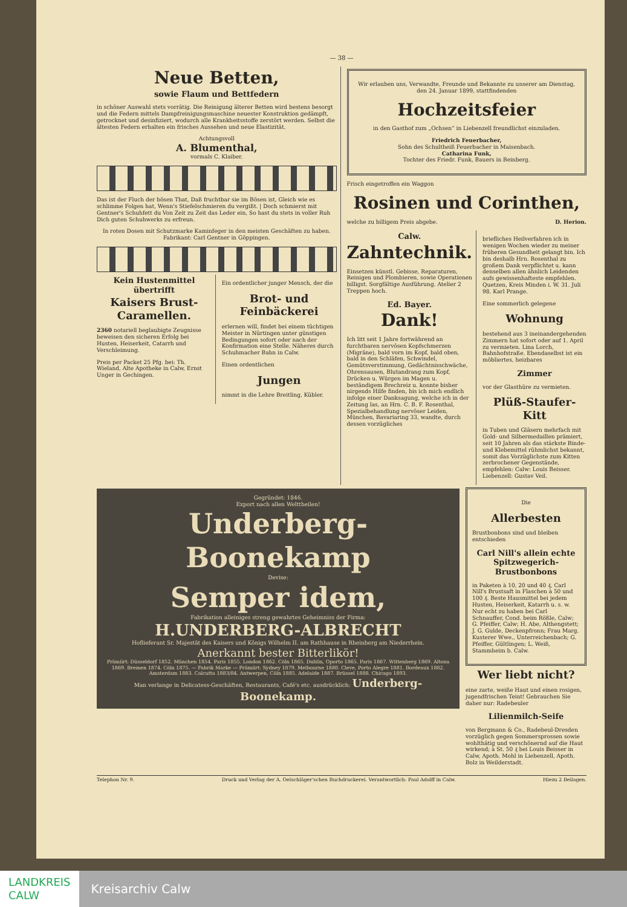— 38 —
Neue Betten,
sowie Flaum und Bettfedern
in schöner Auswahl stets vorrätig. Die Reinigung älterer Betten wird bestens besorgt und die Federn mittels Dampfreinigungsmaschine neuester Konstruktion gedämpft, getrocknet und desinfiziert, wodurch alle Krankheitsstoffe zerstört werden. Selbst die ältesten Federn erhalten ein frisches Aussehen und neue Elastizität.
Achtungsvoll
A. Blumenthal,
vormals C. Klaiber.
Das ist der Fluch der bösen That, Daß fruchtbar sie im Bösen ist, Gleich wie es schlimme Folgen hat, Wenn's Stiefelschmieren du vergißt. | Doch schmierst mit Gentner's Schuhfett du Von Zeit zu Zeit das Leder ein, So hast du stets in voller Ruh Dich guten Schuhwerks zu erfreun.
In roten Dosen mit Schutzmarke Kaminfeger in den meisten Geschäften zu haben.
Fabrikant: Carl Gentner in Göppingen.
Kein Hustenmittel übertrifft
Kaisers Brust-Caramellen.
2360 notariell beglaubigte Zeugnisse beweisen den sicheren Erfolg bei Husten, Heiserkeit, Catarrh und Verschleimung.
Preis per Packet 25 Pfg. bei: Th. Wieland, Alte Apotheke in Calw, Ernst Unger in Gechingen.
Ein ordentlicher junger Mensch, der die
Brot- und Feinbäckerei
erlernen will, findet bei einem tüchtigen Meister in Nürtingen unter günstigen Bedingungen sofort oder nach der Konfirmation eine Stelle. Näheres durch Schuhmacher Bahn in Calw.
Einen ordentlichen
Jungen
nimmt in die Lehre Breitling, Kübler.
Wir erlauben uns, Verwandte, Freunde und Bekannte zu unserer am Dienstag, den 24. Januar 1899, stattfindenden
Hochzeitsfeier
in den Gasthof zum „Ochsen“ in Liebenzell freundlichst einzuladen.
Friedrich Feuerbacher,
Sohn des Schultheiß Feuerbacher in Maisenbach.
Catharina Funk,
Tochter des Friedr. Funk, Bauers in Beinberg.
Frisch eingetroffen ein Waggon
Rosinen und Corinthen,
welche zu billigem Preis abgebe. D. Herion.
Calw.
Zahntechnik.
Einsetzen künstl. Gebisse, Reparaturen, Reinigen und Plombieren, sowie Operationen billigst. Sorgfältige Ausführung. Atelier 2 Treppen hoch.
Ed. Bayer.
Dank!
Ich litt seit 1 Jahre fortwährend an furchtbaren nervösen Kopfschmerzen (Migräne), bald vorn im Kopf, bald oben, bald in den Schläfen, Schwindel, Gemütsverstimmung, Gedächtnisschwäche, Ohrensausen, Blutandrang zum Kopf, Drücken u. Würgen im Magen u. beständigem Brechreiz u. konnte bisher nirgends Hilfe finden, bis ich mich endlich infolge einer Danksagung, welche ich in der Zeitung las, an Hrn. C. B. F. Rosenthal, Spezialbehandlung nervöser Leiden, München, Bavariaring 33, wandte, durch dessen vorzügliches
briefliches Heilverfahren ich in wenigen Wochen wieder zu meiner früheren Gesundheit gelangt bin. Ich bin deshalb Hrn. Rosenthal zu großem Dank verpflichtet u. kann denselben allen ähnlich Leidenden aufs gewissenhafteste empfehlen. Quetzen, Kreis Minden i. W. 31. Juli 98. Karl Prange.
Eine sommerlich gelegene
Wohnung
bestehend aus 3 ineinandergehenden Zimmern hat sofort oder auf 1. April zu vermieten. Lina Lorch, Bahnhofstraße. Ebendaselbst ist ein möbliertes, heizbares
Zimmer
vor der Glasthüre zu vermieten.
Plüß-Staufer-Kitt
in Tuben und Gläsern mehrfach mit Gold- und Silbermedaillen prämiert, seit 10 Jahren als das stärkste Binde- und Klebemittel rühmlichst bekannt, somit das Vorzüglichste zum Kitten zerbrochener Gegenstände, empfehlen: Calw: Louis Beisser. Liebenzell: Gustav Veil.
Gegründet: 1846.
Export nach allen Welttheilen!
Underberg-Boonekamp
Devise:
Semper idem,
Fabrikation alleiniges streng gewahrtes Geheimniss der Firma:
H.UNDERBERG-ALBRECHT
Hoflieferant Sr. Majestät des Kaisers und Königs Wilhelm II. am Rathhause in Rheinberg am Niederrhein.
Anerkannt bester Bitterlikör!
Prämiirt: Düsseldorf 1852. München 1854. Paris 1855. London 1862. Cöln 1865. Dublin, Oporto 1865. Paris 1867. Wittenberg 1869. Altona 1869. Bremen 1874. Cöln 1875. — Fabrik Marke — Prämiirt: Sydney 1879. Melbourne 1880. Cleve, Porto Alegre 1881. Bordeaux 1882. Amsterdam 1883. Calcutta 1883/84. Antwerpen, Cöln 1885. Adelaide 1887. Brüssel 1888. Chicago 1893.
Man verlange in Delicatess-Geschäften, Restaurants, Café's etc. ausdrücklich: Underberg-Boonekamp.
Die
Allerbesten
Brustbonbons sind und bleiben entschieden
Carl Nill's allein echte Spitzwegerich-Brustbonbons
in Paketen à 10, 20 und 40 ₰, Carl Nill's Brustsaft in Flaschen à 50 und 100 ₰. Beste Hausmittel bei jedem Husten, Heiserkeit, Katarrh u. s. w. Nur echt zu haben bei Carl Schnauffer, Cond. beim Rößle, Calw; G. Pfeiffer, Calw; H. Abe, Althengstett; J. G. Gulde, Deckenpfronn; Frau Marg. Kusterer Wwe., Unterreichenbach; G. Pfeiffer, Gültlingen; L. Weiß, Stammheim b. Calw.
Wer liebt nicht?
eine zarte, weiße Haut und einen rosigen, jugendfrischen Teint! Gebrauchen Sie daher nur: Radebeuler
Lilienmilch-Seife
von Bergmann & Co., Radebeul-Dresden vorzüglich gegen Sommersprossen sowie wohlthätig und verschönernd auf die Haut wirkend; à St. 50 ₰ bei Louis Beisser in Calw, Apoth. Mohl in Liebenzell, Apoth. Bolz in Weilderstadt.
Telephon Nr. 9. Druck und Verlag der A. Oelschläger'schen Buchdruckerei. Verantwortlich: Paul Adolff in Calw. Hiezu 2 Beilagen.
LANDKREIS
CALW
Kreisarchiv Calw